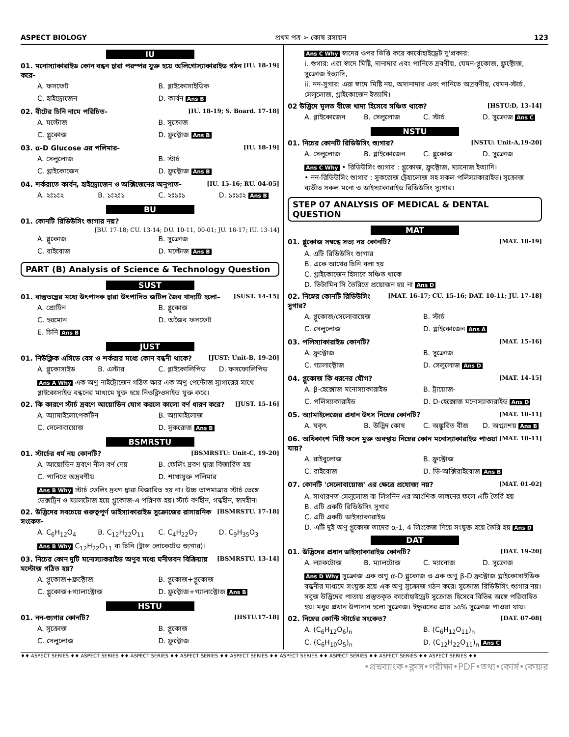ASPECT BIOLOGY প্রথম পত্র ➢ কোষ রসায়ন 123
IU
01. মনোস্যাকারাইড কোন বন্ধন দ্বারা পরস্পর যুক্ত হয়ে অলিগোস্যাকারাইড গঠন করে- [IU. 18-19]
A. ফসফেট B. গ্লাইকোসাইডিক C. হাইড্রোজেন D. কার্বন Ans B
02. বীটের চিনি নামে পরিচিত- [IU. 18-19; S. Board. 17-18]
A. মল্টোজ B. সুক্রোজ C. গ্লুকোজ D. ফ্রুক্টোজ Ans B
03. α-D Glucose এর পলিমার- [IU. 18-19]
A. সেলুলোজ B. স্টার্চ C. গ্লাইকোজেন D. ফ্রুক্টোজ Ans B
04. শর্করাতে কার্বন, হাইড্রোজেন ও অক্সিজেনের অনুপাত- [IU. 15-16; RU. 04-05]
A. ২ঃ১ঃ২ B. ১ঃ২ঃ১ C. ২ঃ১ঃ১ D. ১ঃ১ঃ২ Ans B
BU
01. কোনটি রিডিউসিং শ্যুগার নয়?
[BU. 17-18; CU. 13-14; DU. 10-11, 00-01; JU. 16-17; IU. 13-14]
A. গ্লুকোজ B. সুক্রোজ C. রাইবোজ D. মল্টোজ Ans B
PART (B) Analysis of Science & Technology Question
SUST
01. বাস্তুতন্ত্রের মধ্যে উৎপাদক দ্বারা উৎপাদিত জটিল জৈব খাদ্যটি হলো– [SUST. 14-15]
A. প্রোটিন B. গ্লুকোজ C. হরমোন D. অজৈব ফসফেট E. চিনি Ans B
JUST
01. নিউক্লিক এসিডে বেস ও শর্করার মধ্যে কোন বন্ধনী থাকে? [JUST: Unit-B, 19-20]
A. গ্লুকোসাইড B. এস্টার C. গ্লাইকোলিপিড D. ফসফোলিপিড
Ans A Why এক অণু নাইট্রোজেন গঠিত ক্ষার এক অণু পেন্টোজ স্যুগারের সাথে গ্লাইকোসাইড বন্ধনের মাধ্যমে যুক্ত হয়ে নিওক্লিওসাইড যুক্ত করে।
02. কি কারণে স্টার্চ দ্রবণে আয়োডিন যোগ করলে কালো বর্ণ ধারণ করে? [JUST. 15-16]
A. অ্যামাইলোপেকটিন B. অ্যামাইলোজ C. সেলোবায়োজ D. সুকরোজ Ans B
BSMRSTU
01. স্টার্চের ধর্ম নয় কোনটি? [BSMRSTU: Unit-C, 19-20]
A. আয়োডিন দ্রবণে নীল বর্ণ দেয় B. ফেলিং দ্রবণ দ্বারা বিজারিত হয় C. পানিতে অদ্রবণীয় D. শাখাযুক্ত পলিমার
Ans B Why স্টার্চ ফেলিং দ্রবণ দ্বারা বিজারিত হয় না। উচ্চ তাপমাত্রায় স্টার্চ ভেঙ্গে ডেক্সট্রিন ও ম্যালটোজ হয়ে গ্লুকোজ-এ পরিণত হয়। স্টার্চ বর্ণহীন, গন্ধহীন, স্বাদহীন।
02. উদ্ভিদের সবচেয়ে গুরুত্বপূর্ণ ডাইস্যাকারাইড সুক্রোজের রাসায়নিক সংকেত- [BSMRSTU. 17-18]
A. C<sub>6</sub>H<sub>12</sub>O<sub>4</sub> B. C<sub>12</sub>H<sub>22</sub>O<sub>11</sub> C. C<sub>4</sub>H<sub>22</sub>O<sub>7</sub> D. C<sub>9</sub>H<sub>35</sub>O<sub>3</sub>
Ans B Why C<sub>12</sub>H<sub>22</sub>O<sub>11</sub> বা চিনি (ট্রান্স লোকেটেড শ্যুগার)।
03. নিচের কোন দুটি মনোস্যাকরাইড অণুব মধ্যে ঘনীভবন বিক্রিয়ায় মল্টোজ গঠিত হয়? [BSMRSTU. 13-14]
A. গ্লুকোজ+ফ্রক্টোজ B. গ্লুকোজ+গ্লুকোজ C. গ্লুকোজ+গ্যালাক্টোজ D. ফ্রুক্টোজ+গ্যালাক্টোজ Ans B
HSTU
01. নন-শ্যুগার কোনটি? [HSTU.17-18]
A. সুক্রোজ B. গ্লুকোজ C. সেলুলোজ D. ফ্রুক্টোজ
Ans C Why স্বাদের ওপর ভিত্তি করে কার্বোহাইড্রেট দু'প্রকার:
i. শুগার: এরা স্বাদে মিষ্টি, দানাদার এবং পানিতে দ্রবণীয়, যেমন-গ্লুকোজ, ফ্রুক্টোজ, সুক্রোজ ইত্যাদি,
ii. নন-সুগার: এরা স্বাদে মিষ্টি নয়, অদানাদার এবং পানিতে অদ্রবণীয়, যেমন-স্টার্চ, সেলুলোজ, গ্লাইকোজেন ইত্যাদি।
02 উদ্ভিদে মূলত বীজে খাদ্য হিসেবে সঞ্চিত থাকে? [HSTU:D, 13-14]
A. গ্লাইকোজেন B. সেলুলোজ C. স্টার্চ D. সুক্রোজ Ans C
NSTU
01. নিচের কোনটি রিডিউসিং শ্যুগার? [NSTU: Unit-A,19-20]
A. সেলুলোজ B. গ্লাইকোজেন C. গ্লুকোজ D. সুক্রোজ
Ans C Why • রিডিউসিং শ্যুগার : গ্লুকোজ, ফ্রুক্টোজ, ম্যানোজ ইত্যাদি।
• নন-রিডিউসিং শ্যুগার : সুকরোজ ট্রেহালোজ সহ সকল পলিস্যাকারাইড। সুক্রোজ ব্যতীত সকল মনো ও ডাইস্যাকারাইড রিডিউসিং স্যুগার।
STEP 07 ANALYSIS OF MEDICAL & DENTAL QUESTION
MAT
01. গ্লুকোজ সম্বন্ধে সত্য নয় কোনটি? [MAT. 18-19]
A. এটি রিডিউসিং শ্যুগার
B. একে আখের চিনি বলা হয়
C. গ্লাইকোজেন হিসাবে সঞ্চিত থাকে
D. ভিটামিন সি তৈরিতে প্রয়োজন হয় না Ans D
02. নিম্নের কোনটি রিডিউসিং সুগার? [MAT. 16-17; CU. 15-16; DAT. 10-11; JU. 17-18]
A. গ্লুকোজ/সেলোবায়েজ B. স্টার্চ C. সেলুলোজ D. গ্লাইকোজেন Ans A
03. পলিস্যাকারাইড কোনটি? [MAT. 15-16]
A. ফ্রুক্টোজ B. সুক্রোজ C. গ্যালাক্টোজ D. সেলুলোজ Ans D
04. গ্লুকোজ কি ধরনের যৌগ? [MAT. 14-15]
A. β-হেক্সোজ মনোস্যাকারাইড B. ট্রায়োজ- C. পলিস্যাকারাইড D. D-হেক্সোজ মনোস্যাকারাইড Ans D
05. অ্যামাইলেজের প্রধান উৎস নিম্নের কোনটি? [MAT. 10-11]
A. যকৃৎ B. উদ্ভিদ কোষ C. অঙ্কুরিত বীজ D. অগ্ন্যাশয় Ans B
06. অধিকাংশ মিষ্টি ফলে মুক্ত অবস্থায় নিম্নের কোন মনোস্যাকারাইড পাওয়া যায়? [MAT. 10-11]
A. রাইবুলোজ B. ফ্রুক্টোজ C. রাইবোজ D. ডি-অক্সিরাইবোজ Ans B
07. কোনটি 'সেলোবায়োজ' এর ক্ষেত্রে প্রযোজ্য নয়? [MAT. 01-02]
A. সাধারণত সেলুলোজ বা লিগনিন এর আংশিক ভাঙ্গনের ফলে এটি তৈরি হয়
B. এটি একটি রিডিউসিং সুগার
C. এটি একটি ডাইস্যাকারাইড
D. এটি দুই অণু গ্লুকোজ তাদের α-1, 4 লিংকেজ দিয়ে সংযুক্ত হয়ে তৈরি হয় Ans D
DAT
01. উদ্ভিদের প্রধান ডাইস্যাকারাইড কোনটি? [DAT. 19-20]
A. ল্যাকটোজ B. ম্যালটোজ C. ম্যানোজ D. সুক্রোজ
Ans D Why সুক্রোজ এক অণু α-D গ্লুকোজ ও এক অণু β-D ফ্রক্টোজ গ্লাইকোসাইডিক বন্ধনীর মাধ্যমে সংযুক্ত হয়ে এক অণু সুক্রোজ গঠন করে। সুক্রোজ রিডিউসিং শ্যুগার নয়। সবুজ উদ্ভিদের পাতায় প্রস্তুতকৃত কার্বোহাইড্রেট সুক্রোজ হিসেবে বিভিন্ন অঙ্গে পরিবাহিত হয়। মধুর প্রধান উপাদান হলো সুক্রোজ। ইক্ষুরসের প্রায় ১৫% সুক্রোজ পাওয়া যায়।
02. নিম্নের কোন্টি স্টার্চের সংকেত? [DAT. 07-08]
A. (C<sub>6</sub>H<sub>12</sub>O<sub>6</sub>)<sub>n</sub> B. (C<sub>6</sub>H<sub>12</sub>O<sub>11</sub>)<sub>n</sub> C. (C<sub>6</sub>H<sub>10</sub>O<sub>5</sub>)<sub>n</sub> D. (C<sub>12</sub>H<sub>22</sub>O<sub>11</sub>)<sub>n</sub> Ans C
♦♦ ASPECT SERIES ♦♦ ASPECT SERIES ♦♦ ASPECT SERIES ♦♦ ASPECT SERIES ♦♦ ASPECT SERIES ♦♦ ASPECT SERIES ♦♦ ASPECT SERIES ♦♦ ASPECT SERIES ♦♦ ASPECT SERIES ♦♦
•প্রশ্নব্যাংক•ক্লাস•পরীক্ষা•PDF•তথ্য•কোর্স•কেয়ার